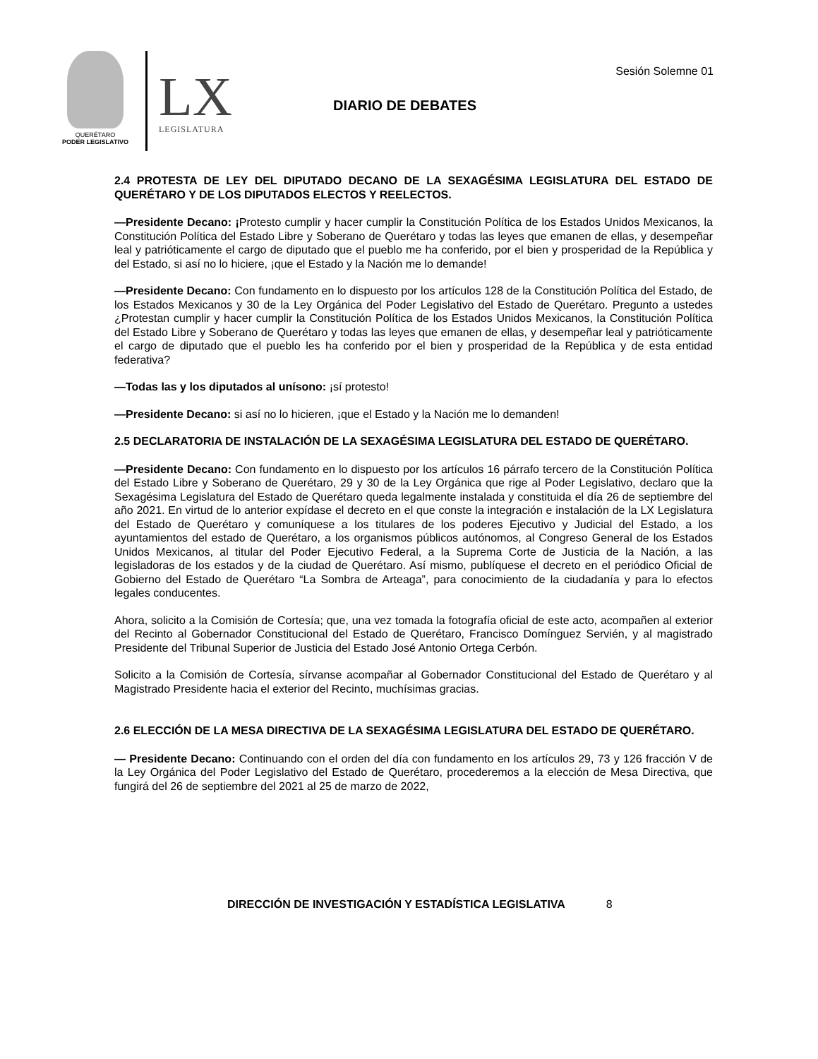QUERÉTARO
PODER LEGISLATIVO
LX
LEGISLATURA
Sesión Solemne 01
DIARIO DE DEBATES
2.4 PROTESTA DE LEY DEL DIPUTADO DECANO DE LA SEXAGÉSIMA LEGISLATURA DEL ESTADO DE QUERÉTARO Y DE LOS DIPUTADOS ELECTOS Y REELECTOS.
—Presidente Decano: ¡Protesto cumplir y hacer cumplir la Constitución Política de los Estados Unidos Mexicanos, la Constitución Política del Estado Libre y Soberano de Querétaro y todas las leyes que emanen de ellas, y desempeñar leal y patrióticamente el cargo de diputado que el pueblo me ha conferido, por el bien y prosperidad de la República y del Estado, si así no lo hiciere, ¡que el Estado y la Nación me lo demande!
—Presidente Decano: Con fundamento en lo dispuesto por los artículos 128 de la Constitución Política del Estado, de los Estados Mexicanos y 30 de la Ley Orgánica del Poder Legislativo del Estado de Querétaro. Pregunto a ustedes ¿Protestan cumplir y hacer cumplir la Constitución Política de los Estados Unidos Mexicanos, la Constitución Política del Estado Libre y Soberano de Querétaro y todas las leyes que emanen de ellas, y desempeñar leal y patrióticamente el cargo de diputado que el pueblo les ha conferido por el bien y prosperidad de la República y de esta entidad federativa?
—Todas las y los diputados al unísono: ¡sí protesto!
—Presidente Decano: si así no lo hicieren, ¡que el Estado y la Nación me lo demanden!
2.5 DECLARATORIA DE INSTALACIÓN DE LA SEXAGÉSIMA LEGISLATURA DEL ESTADO DE QUERÉTARO.
—Presidente Decano: Con fundamento en lo dispuesto por los artículos 16 párrafo tercero de la Constitución Política del Estado Libre y Soberano de Querétaro, 29 y 30 de la Ley Orgánica que rige al Poder Legislativo, declaro que la Sexagésima Legislatura del Estado de Querétaro queda legalmente instalada y constituida el día 26 de septiembre del año 2021. En virtud de lo anterior expídase el decreto en el que conste la integración e instalación de la LX Legislatura del Estado de Querétaro y comuníquese a los titulares de los poderes Ejecutivo y Judicial del Estado, a los ayuntamientos del estado de Querétaro, a los organismos públicos autónomos, al Congreso General de los Estados Unidos Mexicanos, al titular del Poder Ejecutivo Federal, a la Suprema Corte de Justicia de la Nación, a las legisladoras de los estados y de la ciudad de Querétaro. Así mismo, publíquese el decreto en el periódico Oficial de Gobierno del Estado de Querétaro “La Sombra de Arteaga”, para conocimiento de la ciudadanía y para lo efectos legales conducentes.
Ahora, solicito a la Comisión de Cortesía; que, una vez tomada la fotografía oficial de este acto, acompañen al exterior del Recinto al Gobernador Constitucional del Estado de Querétaro, Francisco Domínguez Servién, y al magistrado Presidente del Tribunal Superior de Justicia del Estado José Antonio Ortega Cerbón.
Solicito a la Comisión de Cortesía, sírvanse acompañar al Gobernador Constitucional del Estado de Querétaro y al Magistrado Presidente hacia el exterior del Recinto, muchísimas gracias.
2.6 ELECCIÓN DE LA MESA DIRECTIVA DE LA SEXAGÉSIMA LEGISLATURA DEL ESTADO DE QUERÉTARO.
— Presidente Decano: Continuando con el orden del día con fundamento en los artículos 29, 73 y 126 fracción V de la Ley Orgánica del Poder Legislativo del Estado de Querétaro, procederemos a la elección de Mesa Directiva, que fungirá del 26 de septiembre del 2021 al 25 de marzo de 2022,
DIRECCIÓN DE INVESTIGACIÓN Y ESTADÍSTICA LEGISLATIVA 8